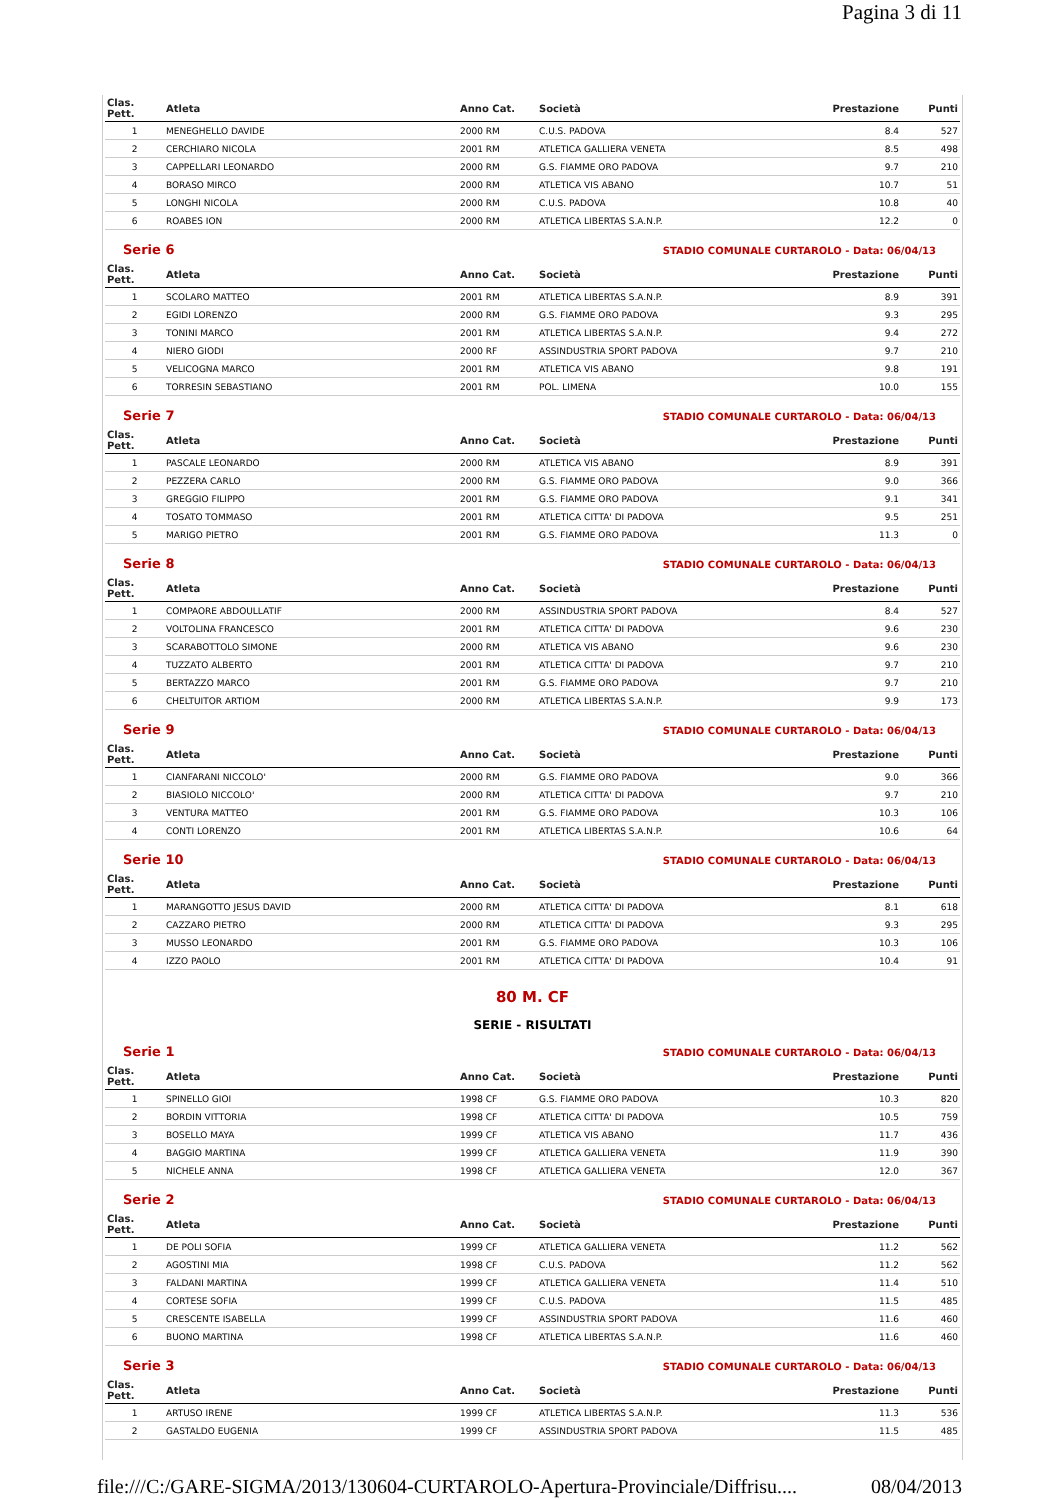Pagina 3 di 11
| Clas. Pett. | Atleta | Anno Cat. | Società | Prestazione | Punti |
| --- | --- | --- | --- | --- | --- |
| 1 | MENEGHELLO DAVIDE | 2000 RM | C.U.S. PADOVA | 8.4 | 527 |
| 2 | CERCHIARO NICOLA | 2001 RM | ATLETICA GALLIERA VENETA | 8.5 | 498 |
| 3 | CAPPELLARI LEONARDO | 2000 RM | G.S. FIAMME ORO PADOVA | 9.7 | 210 |
| 4 | BORASO MIRCO | 2000 RM | ATLETICA VIS ABANO | 10.7 | 51 |
| 5 | LONGHI NICOLA | 2000 RM | C.U.S. PADOVA | 10.8 | 40 |
| 6 | ROABES ION | 2000 RM | ATLETICA LIBERTAS S.A.N.P. | 12.2 | 0 |
Serie 6 STADIO COMUNALE CURTAROLO - Data: 06/04/13
| Clas. Pett. | Atleta | Anno Cat. | Società | Prestazione | Punti |
| --- | --- | --- | --- | --- | --- |
| 1 | SCOLARO MATTEO | 2001 RM | ATLETICA LIBERTAS S.A.N.P. | 8.9 | 391 |
| 2 | EGIDI LORENZO | 2000 RM | G.S. FIAMME ORO PADOVA | 9.3 | 295 |
| 3 | TONINI MARCO | 2001 RM | ATLETICA LIBERTAS S.A.N.P. | 9.4 | 272 |
| 4 | NIERO GIODI | 2000 RF | ASSINDUSTRIA SPORT PADOVA | 9.7 | 210 |
| 5 | VELICOGNA MARCO | 2001 RM | ATLETICA VIS ABANO | 9.8 | 191 |
| 6 | TORRESIN SEBASTIANO | 2001 RM | POL. LIMENA | 10.0 | 155 |
Serie 7 STADIO COMUNALE CURTAROLO - Data: 06/04/13
| Clas. Pett. | Atleta | Anno Cat. | Società | Prestazione | Punti |
| --- | --- | --- | --- | --- | --- |
| 1 | PASCALE LEONARDO | 2000 RM | ATLETICA VIS ABANO | 8.9 | 391 |
| 2 | PEZZERA CARLO | 2000 RM | G.S. FIAMME ORO PADOVA | 9.0 | 366 |
| 3 | GREGGIO FILIPPO | 2001 RM | G.S. FIAMME ORO PADOVA | 9.1 | 341 |
| 4 | TOSATO TOMMASO | 2001 RM | ATLETICA CITTA' DI PADOVA | 9.5 | 251 |
| 5 | MARIGO PIETRO | 2001 RM | G.S. FIAMME ORO PADOVA | 11.3 | 0 |
Serie 8 STADIO COMUNALE CURTAROLO - Data: 06/04/13
| Clas. Pett. | Atleta | Anno Cat. | Società | Prestazione | Punti |
| --- | --- | --- | --- | --- | --- |
| 1 | COMPAORE ABDOULLATIF | 2000 RM | ASSINDUSTRIA SPORT PADOVA | 8.4 | 527 |
| 2 | VOLTOLINA FRANCESCO | 2001 RM | ATLETICA CITTA' DI PADOVA | 9.6 | 230 |
| 3 | SCARABOTTOLO SIMONE | 2000 RM | ATLETICA VIS ABANO | 9.6 | 230 |
| 4 | TUZZATO ALBERTO | 2001 RM | ATLETICA CITTA' DI PADOVA | 9.7 | 210 |
| 5 | BERTAZZO MARCO | 2001 RM | G.S. FIAMME ORO PADOVA | 9.7 | 210 |
| 6 | CHELTUITOR ARTIOM | 2000 RM | ATLETICA LIBERTAS S.A.N.P. | 9.9 | 173 |
Serie 9 STADIO COMUNALE CURTAROLO - Data: 06/04/13
| Clas. Pett. | Atleta | Anno Cat. | Società | Prestazione | Punti |
| --- | --- | --- | --- | --- | --- |
| 1 | CIANFARANI NICCOLO' | 2000 RM | G.S. FIAMME ORO PADOVA | 9.0 | 366 |
| 2 | BIASIOLO NICCOLO' | 2000 RM | ATLETICA CITTA' DI PADOVA | 9.7 | 210 |
| 3 | VENTURA MATTEO | 2001 RM | G.S. FIAMME ORO PADOVA | 10.3 | 106 |
| 4 | CONTI LORENZO | 2001 RM | ATLETICA LIBERTAS S.A.N.P. | 10.6 | 64 |
Serie 10 STADIO COMUNALE CURTAROLO - Data: 06/04/13
| Clas. Pett. | Atleta | Anno Cat. | Società | Prestazione | Punti |
| --- | --- | --- | --- | --- | --- |
| 1 | MARANGOTTO JESUS DAVID | 2000 RM | ATLETICA CITTA' DI PADOVA | 8.1 | 618 |
| 2 | CAZZARO PIETRO | 2000 RM | ATLETICA CITTA' DI PADOVA | 9.3 | 295 |
| 3 | MUSSO LEONARDO | 2001 RM | G.S. FIAMME ORO PADOVA | 10.3 | 106 |
| 4 | IZZO PAOLO | 2001 RM | ATLETICA CITTA' DI PADOVA | 10.4 | 91 |
80 M. CF
SERIE - RISULTATI
Serie 1 STADIO COMUNALE CURTAROLO - Data: 06/04/13
| Clas. Pett. | Atleta | Anno Cat. | Società | Prestazione | Punti |
| --- | --- | --- | --- | --- | --- |
| 1 | SPINELLO GIOI | 1998 CF | G.S. FIAMME ORO PADOVA | 10.3 | 820 |
| 2 | BORDIN VITTORIA | 1998 CF | ATLETICA CITTA' DI PADOVA | 10.5 | 759 |
| 3 | BOSELLO MAYA | 1999 CF | ATLETICA VIS ABANO | 11.7 | 436 |
| 4 | BAGGIO MARTINA | 1999 CF | ATLETICA GALLIERA VENETA | 11.9 | 390 |
| 5 | NICHELE ANNA | 1998 CF | ATLETICA GALLIERA VENETA | 12.0 | 367 |
Serie 2 STADIO COMUNALE CURTAROLO - Data: 06/04/13
| Clas. Pett. | Atleta | Anno Cat. | Società | Prestazione | Punti |
| --- | --- | --- | --- | --- | --- |
| 1 | DE POLI SOFIA | 1999 CF | ATLETICA GALLIERA VENETA | 11.2 | 562 |
| 2 | AGOSTINI MIA | 1998 CF | C.U.S. PADOVA | 11.2 | 562 |
| 3 | FALDANI MARTINA | 1999 CF | ATLETICA GALLIERA VENETA | 11.4 | 510 |
| 4 | CORTESE SOFIA | 1999 CF | C.U.S. PADOVA | 11.5 | 485 |
| 5 | CRESCENTE ISABELLA | 1999 CF | ASSINDUSTRIA SPORT PADOVA | 11.6 | 460 |
| 6 | BUONO MARTINA | 1998 CF | ATLETICA LIBERTAS S.A.N.P. | 11.6 | 460 |
Serie 3 STADIO COMUNALE CURTAROLO - Data: 06/04/13
| Clas. Pett. | Atleta | Anno Cat. | Società | Prestazione | Punti |
| --- | --- | --- | --- | --- | --- |
| 1 | ARTUSO IRENE | 1999 CF | ATLETICA LIBERTAS S.A.N.P. | 11.3 | 536 |
| 2 | GASTALDO EUGENIA | 1999 CF | ASSINDUSTRIA SPORT PADOVA | 11.5 | 485 |
file:///C:/GARE-SIGMA/2013/130604-CURTAROLO-Apertura-Provinciale/Diffrisu.... 08/04/2013